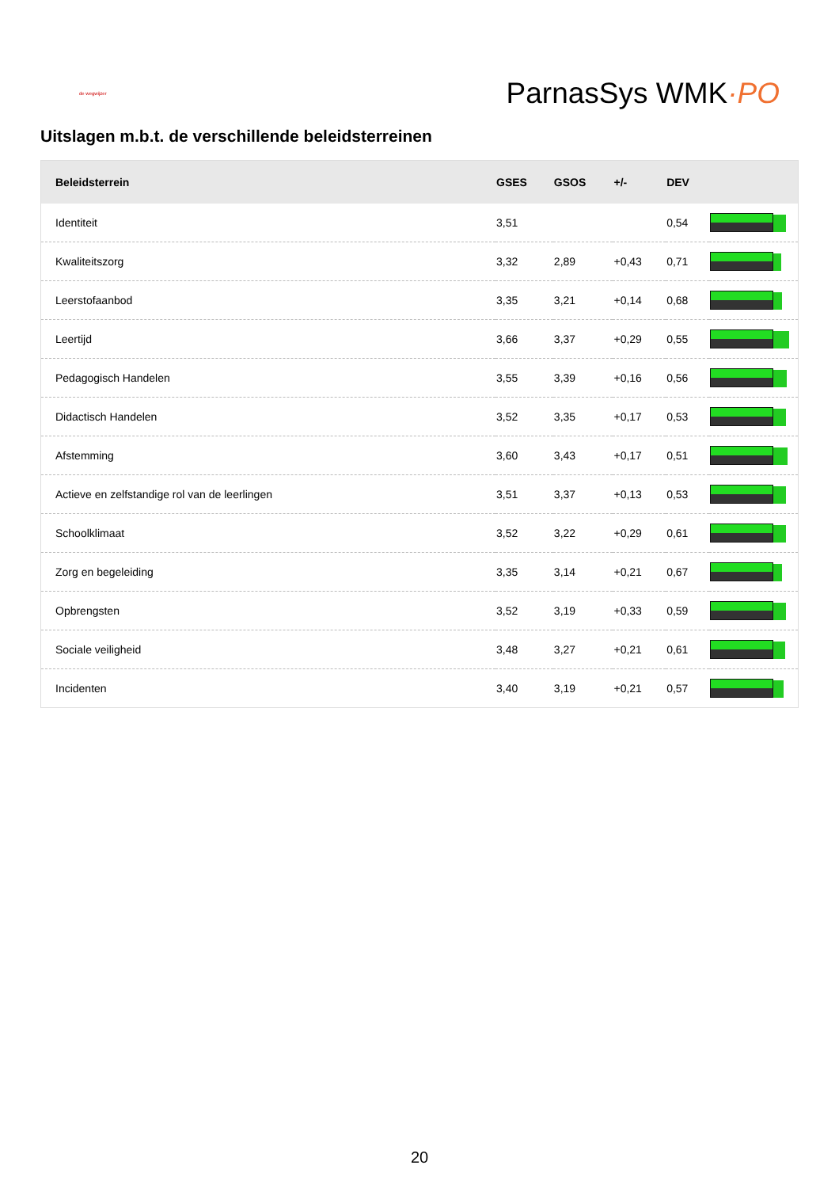de wegwijzer
ParnasSys WMK·PO
Uitslagen m.b.t. de verschillende beleidsterreinen
| Beleidsterrein | GSES | GSOS | +/- | DEV | |
| --- | --- | --- | --- | --- | --- |
| Identiteit | 3,51 | | | 0,54 | |
| Kwaliteitszorg | 3,32 | 2,89 | +0,43 | 0,71 | |
| Leerstofaanbod | 3,35 | 3,21 | +0,14 | 0,68 | |
| Leertijd | 3,66 | 3,37 | +0,29 | 0,55 | |
| Pedagogisch Handelen | 3,55 | 3,39 | +0,16 | 0,56 | |
| Didactisch Handelen | 3,52 | 3,35 | +0,17 | 0,53 | |
| Afstemming | 3,60 | 3,43 | +0,17 | 0,51 | |
| Actieve en zelfstandige rol van de leerlingen | 3,51 | 3,37 | +0,13 | 0,53 | |
| Schoolklimaat | 3,52 | 3,22 | +0,29 | 0,61 | |
| Zorg en begeleiding | 3,35 | 3,14 | +0,21 | 0,67 | |
| Opbrengsten | 3,52 | 3,19 | +0,33 | 0,59 | |
| Sociale veiligheid | 3,48 | 3,27 | +0,21 | 0,61 | |
| Incidenten | 3,40 | 3,19 | +0,21 | 0,57 | |
20